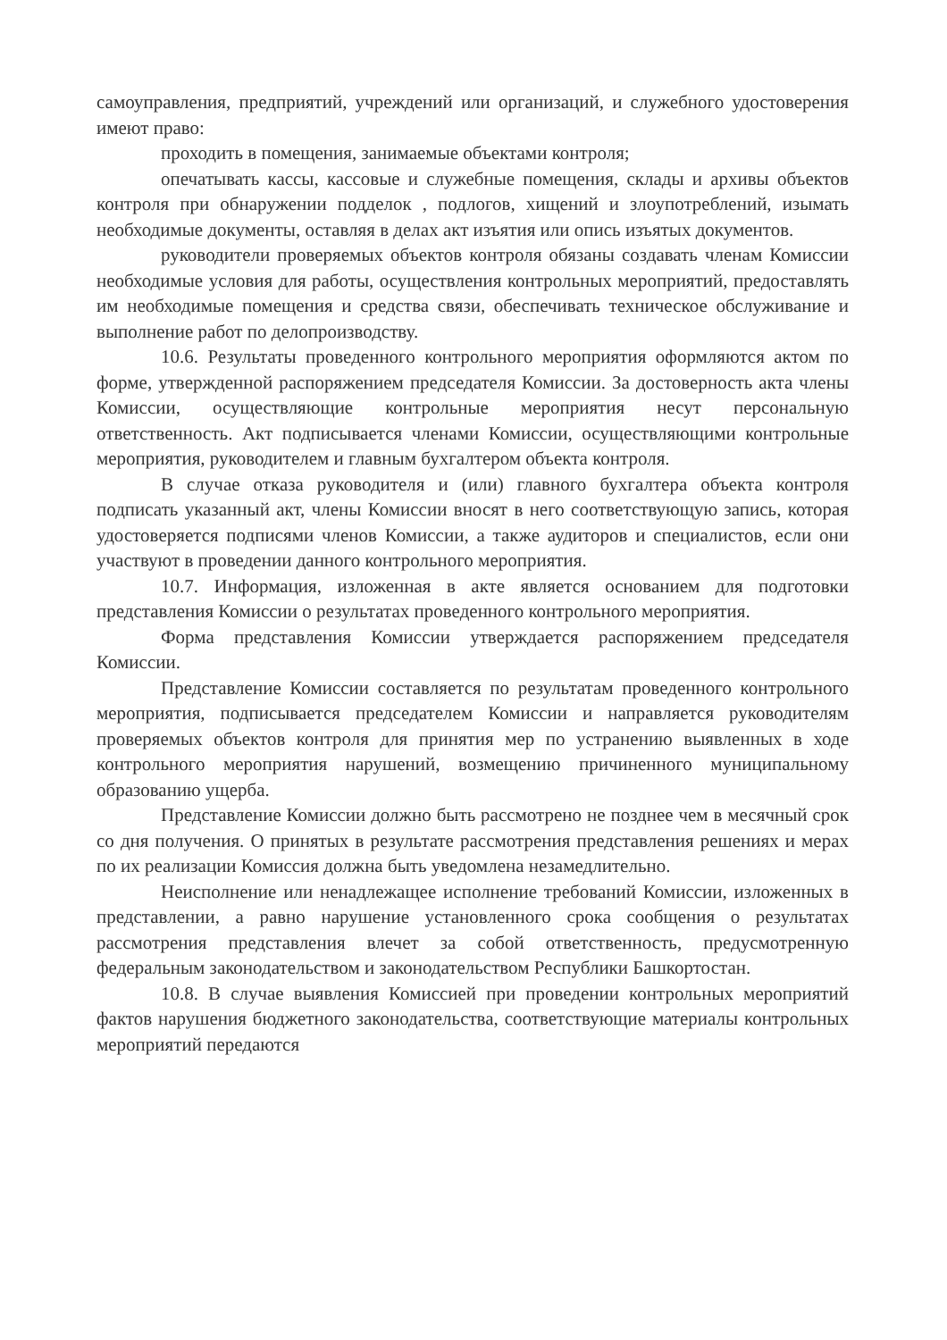самоуправления, предприятий, учреждений или организаций, и служебного удостоверения имеют право:
проходить в помещения, занимаемые объектами контроля;
опечатывать кассы, кассовые и служебные помещения, склады и архивы объектов контроля при обнаружении подделок , подлогов, хищений и злоупотреблений, изымать необходимые документы, оставляя в делах акт изъятия или опись изъятых документов.
руководители проверяемых объектов контроля обязаны создавать членам Комиссии необходимые условия для работы, осуществления контрольных мероприятий, предоставлять им необходимые помещения и средства связи, обеспечивать техническое обслуживание и выполнение работ по делопроизводству.
10.6. Результаты проведенного контрольного мероприятия оформляются актом по форме, утвержденной распоряжением председателя Комиссии. За достоверность акта члены Комиссии, осуществляющие контрольные мероприятия несут персональную ответственность. Акт подписывается членами Комиссии, осуществляющими контрольные мероприятия, руководителем и главным бухгалтером объекта контроля.
В случае отказа руководителя и (или) главного бухгалтера объекта контроля подписать указанный акт, члены Комиссии вносят в него соответствующую запись, которая удостоверяется подписями членов Комиссии, а также аудиторов и специалистов, если они участвуют в проведении данного контрольного мероприятия.
10.7. Информация, изложенная в акте является основанием для подготовки представления Комиссии о результатах проведенного контрольного мероприятия.
Форма представления Комиссии утверждается распоряжением председателя Комиссии.
Представление Комиссии составляется по результатам проведенного контрольного мероприятия, подписывается председателем Комиссии и направляется руководителям проверяемых объектов контроля для принятия мер по устранению выявленных в ходе контрольного мероприятия нарушений, возмещению причиненного муниципальному образованию ущерба.
Представление Комиссии должно быть рассмотрено не позднее чем в месячный срок со дня получения. О принятых в результате рассмотрения представления решениях и мерах по их реализации Комиссия должна быть уведомлена незамедлительно.
Неисполнение или ненадлежащее исполнение требований Комиссии, изложенных в представлении, а равно нарушение установленного срока сообщения о результатах рассмотрения представления влечет за собой ответственность, предусмотренную федеральным законодательством и законодательством Республики Башкортостан.
10.8. В случае выявления Комиссией при проведении контрольных мероприятий фактов нарушения бюджетного законодательства, соответствующие материалы контрольных мероприятий передаются